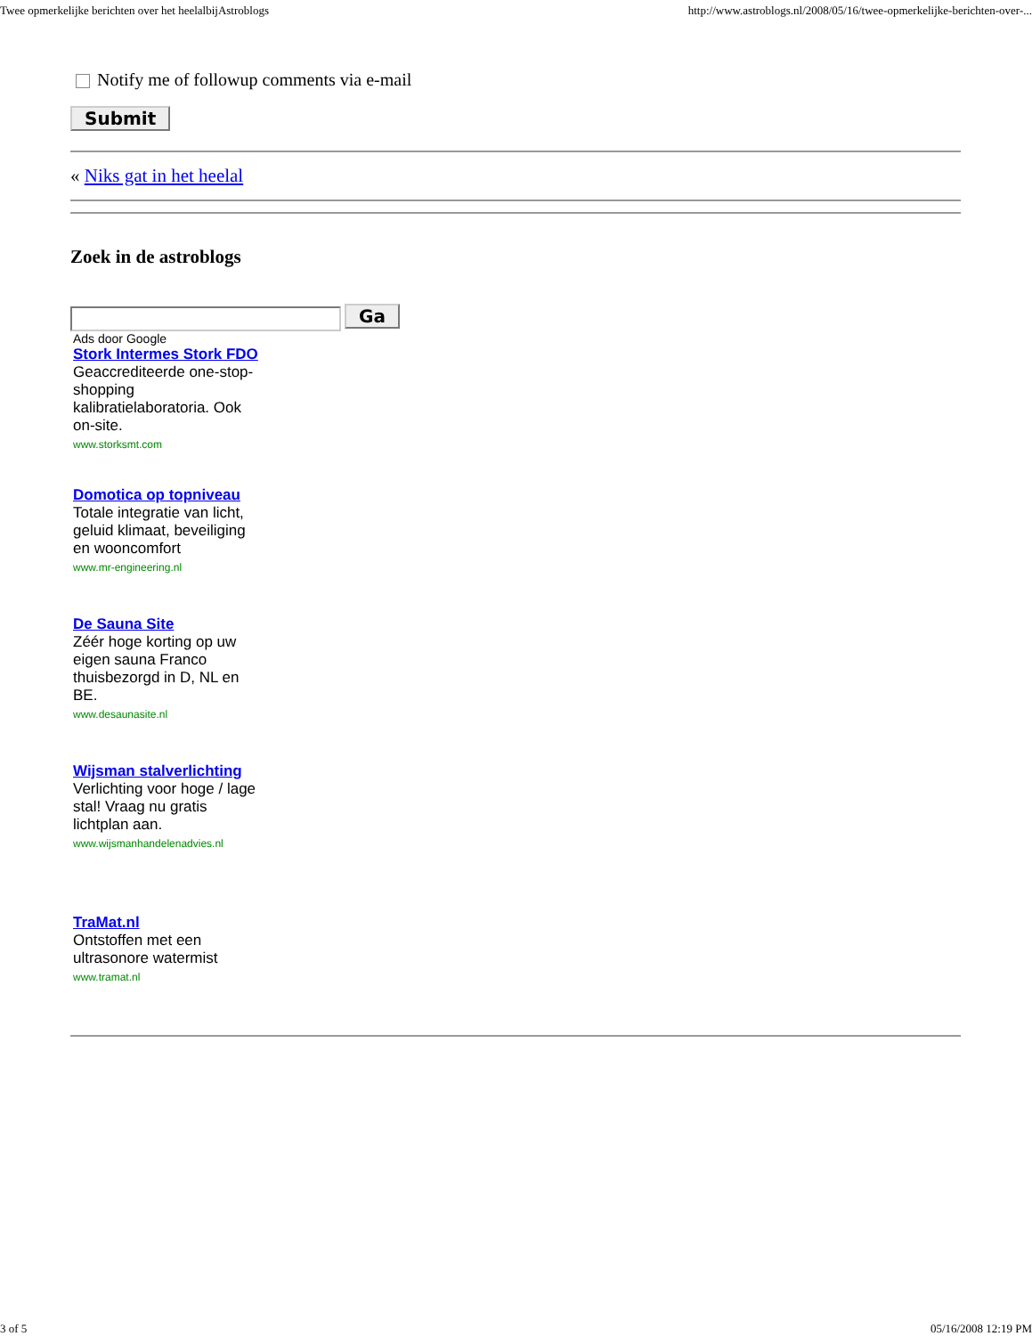Twee opmerkelijke berichten over het heelalbijAstroblogs http://www.astroblogs.nl/2008/05/16/twee-opmerkelijke-berichten-over-...
Notify me of followup comments via e-mail
Submit
« Niks gat in het heelal
Zoek in de astroblogs
Ga
Ads door Google
Stork Intermes Stork FDO
Geaccrediteerde one-stop-shopping kalibratielaboratoria. Ook on-site.
www.storksmt.com
Domotica op topniveau
Totale integratie van licht, geluid klimaat, beveiliging en wooncomfort
www.mr-engineering.nl
De Sauna Site
Zéér hoge korting op uw eigen sauna Franco thuisbezorgd in D, NL en BE.
www.desaunasite.nl
Wijsman stalverlichting
Verlichting voor hoge / lage stal! Vraag nu gratis lichtplan aan.
www.wijsmanhandelenadvies.nl
TraMat.nl
Ontstoffen met een ultrasonore watermist
www.tramat.nl
3 of 5 05/16/2008 12:19 PM